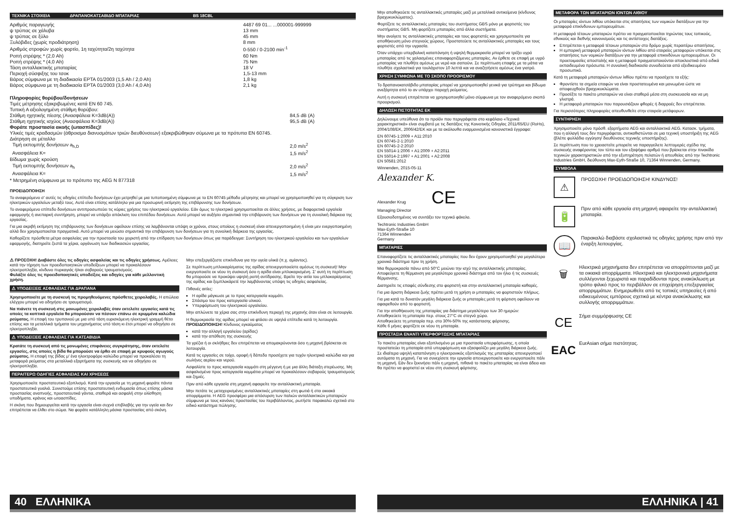ΤΕΧΝΙΚΑ ΣΤΟΙΧΕΙΑ ΔΡΑΠΑΝΟΚΑΤΣΑΒΙΔΟ ΜΠΑΤΑΡΙΑΣ BS 18CBL
| Αριθμός παραγωγής | 4487 69 01... ...000001-999999 |
| ψ τρύπας σε χάλυβα | 13 mm |
| ψ τρύπας σε ξύλο | 45 mm |
| Ξυλόβιδες (χωρίς προδιάτρηση) | 8 mm |
| Αριθμός στροφών χωρίς φορτίο, 1η ταχύτητα/2η ταχύτητα | 0-550 / 0-2100 min<sup>-1</sup> |
| Ροπή στρέψης * (2,0 Ah) | 60 Nm |
| Ροπή στρέψης * (4,0 Ah) | 75 Nm |
| Τάση ανταλλακτικής μπαταρίας | 18 V |
| Περιοχή σύσφιξης του τσοκ | 1,5-13 mm |
| Βάρος σύμφωνα με τη διαδικασία EPTA 01/2003 (1,5 Ah / 2,0 Ah) | 1,8 kg |
| Βάρος σύμφωνα με τη διαδικασία EPTA 01/2003 (3,0 Ah / 4,0 Ah) | 2,1 kg |
| Πληροφορίες θορύβου/δονήσεων Τιμές μέτρησης εξακριβωμένες κατά EN 60 745. Τυπική Α αξιολογημένη στάθμη θορύβου: | |
| Στάθμη ηχητικής πίεσης (Ανασφάλεια K=3dB(A)) | 84,5 dB (A) |
| Στάθμη ηχητικής ισχύος (Ανασφάλεια K=3dB(A)) | 95,5 dB (A) |
| Φοράτε προστασία ακοής (ωτασπίδες)! | |
| Υλικές τιμές κραδασμών (άθροισμα διανυσμάτων τριών διευθύνσεων) εξακριβώθηκαν σύμωνα με τα πρότυπα EN 60745. Διάτρηση σε μέταλλο | |
| Τιμή εκπομπής δονήσεων a<sub>h,D</sub> | 2,0 m/s<sup>2</sup> |
| Ανασφάλεια K= | 1,5 m/s<sup>2</sup> |
| Βίδωμα χωρίς κρούση | |
| Τιμή εκπομπής δονήσεων a<sub>h</sub> | 2,0 m/s<sup>2</sup> |
| Ανασφάλεια K= | 1,5 m/s<sup>2</sup> |
| * Μετρημένη σύμφωνα με το πρότυπο της AEG N 877318 | |
ΠΡΟΕΙΔΟΠΟΙΗΣΗ
Το αναφερόμενο σ' αυτές τις οδηγίες επίπεδο δονήσεων έχει μετρηθεί με μια τυποποιημένη σύμφωνα με το EN 60745 μέθοδο μέτρησης και μπορεί να χρησιμοποιηθεί για τη σύγκριση των ηλεκτρικών εργαλείων μεταξύ τους. Αυτό είναι επίσης κατάλληλο για μια προσωρινή εκτίμηση της επιβάρυνσης των δονήσεων.
Το αναφερόμενο επίπεδο δονήσεων αντιπροσωπεύει τις κύριες χρήσεις του ηλεκτρικού εργαλείου. Εάν όμως το ηλεκτρικό χρησιμοποιείται σε άλλες χρήσεις, με διαφορετικά εργαλεία εφαρμογής ή ανεπαρκή συντήρηση, μπορεί να υπάρξει απόκλιση του επιπέδου δονήσεων. Αυτό μπορεί να αυξήσει σημαντικά την επιβάρυνση των δονήσεων για τη συνολική διάρκεια της εργασίας.
Για μια ακριβή εκτίμηση της επιβάρυνσης των δονήσεων οφείλουν επίσης να λαμβάνονται υπόψη οι χρόνοι, στους οποίους η συσκευή είναι απενεργοποιημένη ή είναι μεν ενεργοποιημένη αλλά δεν χρησιμοποιείται πραγματικά. Αυτό μπορεί να μειώσει σημαντικά την επιβάρυνση των δονήσεων για τη συνολική διάρκεια της εργασίας.
Καθορίζετε πρόσθετα μέτρα ασφαλείας για την προστασία του χειριστή από την επίδραση των δονήσεων όπως για παράδειγμα: Συντήρηση του ηλεκτρικού εργαλείου και των εργαλείων εφαρμογής, διατηρείτε ζεστά τα χέρια, οργάνωση των διαδικασιών εργασίας.
⚠ ΠΡΟΣΟΧΗ! Διαβάστε όλες τις οδηγίες ασφαλείας και τις οδηγίες χρήσεως. Αμέλειες κατά την τήρηση των προειδοποιητικών υποδείξεων μπορεί να προκαλέσουν ηλεκτροπληξία, κίνδυνο πυρκαγιάς ή/και σοβαρούς τραυματισμούς.
Φυλάξτε όλες τις προειδοποιητικές υποδείξεις και οδηγίες για κάθε μελλοντική χρήση.
⚠ ΥΠΟΔΕΙΞΕΙΣ ΑΣΦΑΛΕΙΑΣ ΓΙΑ ΔΡΑΠΑΝΑ
Χρησιμοποιείτε με τη συσκευή τις προμηθευόμενες πρόσθετες χειρολαβές. Η απώλεια ελέγχου μπορεί να οδηγήσει σε τραυματισμό.
Να πιάνετε τη συσκευή στις μονωμένες χειρολαβές όταν εκτελείτε εργασίες κατά τις οποίες τα κοπτικά εργαλεία θα μπορούσαν να πέσουν επάνω σε κρυμμένα καλώδια ρεύματος. Η επαφή του τρυπανιού με μια υπό τάση ευρισκόμενη ηλεκτρική γραμμή θέτει επίσης και τα μεταλλικά τμήματα του μηχανήματος υπό τάση κι έτσι μπορεί να οδηγήσει σε ηλεκτροπληξία.
⚠ ΥΠΟΔΕΙΞΕΙΣ ΑΣΦΑΛΕΙΑΣ ΓΙΑ ΚΑΤΣΑΒΙΔΙΑ
Κρατάτε τη συσκευή από τις μονωμένες επιφάνειες συγκράτησης, όταν εκτελείτε εργασίες, στις οποίες η βίδα θα μπορούσε να έρθει σε επαφή με κρυφούς αγωγούς ρεύματος. Η επαφή της βίδας μ' ένα ηλεκτροφόρο καλώδιο μπορεί να προκαλέσει τη μεταφορά ρεύματος στα μεταλλικά εξαρτήματα της συσκευής και να οδηγήσει σε ηλεκτροπληξία.
ΠΕΡΑΙΤΕΡΩ ΟΔΗΓΙΕΣ ΑΣΦΑΛΕΙΑΣ ΚΑΙ ΧΡΗΣΕΩΣ
Χρησιμοποιείτε προστατευτικό εξοπλισμό. Κατά την εργασία με τη μηχανή φοράτε πάντα προστατευτικά γυαλιά. Συνιστούμε επίσης προστατευτική ενδυμασία όπως επίσης μάσκα προστασίας αναπνοής, προστατευτικά γάντια, σταθερά και ασφαλή στην ολίσθηση υποδήματα, κράνος και ωτοασπίδες.
Η σκόνη που δημιουργείται κατά την εργασία είναι συχνά επιβλαβής για την υγεία και δεν επιτρέπεται να έλθει στο σώμα. Να φοράτε κατάλληλη μάσκα προστασίας από σκόνη.
Μην επεξεργάζεστε επικίνδυνα για την υγεία υλικά (π.χ. αμίαντος).
Σε περίπτωση μπλοκαρίσματος της αρίδας απενεργοποιείστε αμέσως τη συσκευή! Μην ενεργοποιείτε εκ νέου τη συσκευή όσο η αρίδα είναι μπλοκαρισμένη. Σ' αυτή τη περίπτωση θα μπορούσε να προκύψει υψηλή ροπή αντίδρασης. Βρείτε την αιτία του μπλοκαρίσματος της αρίδας και ξεμπλοκάρετέ την λαμβάνοντας υπόψη τις οδηγίες ασφαλείας.
Πιθανές αιτίες:
Η αρίδα μάγκωσε με το προς κατεργασία κομμάτι.
Σπάσιμο του προς κατεργασία υλικού.
Υπερφόρτωση του ηλεκτρικού εργαλείου.
Μην απλώνετε τα χέρια σας στην επικίνδυνη περιοχή της μηχανής όταν είναι σε λειτουργία.
Η θερμοκρασία της αρίδας μπορεί να φτάσει σε υψηλά επίπεδα κατά τη λειτουργία.
ΠΡΟΕΙΔΟΠΟΙΗΣΗ! Κίνδυνος εγκαύματος
κατά την αλλαγή εργαλείου (αρίδας)
κατά την απόθεση της συσκευής
Τα γρέζια ή οι σκλήθρες δεν επιτρέπεται να απομακρύνονται όσο η μηχανή βρίσκεται σε λειτουργία.
Κατά τις εργασίες σε τοίχο, οροφή ή δάπεδο προσέχετε για τυχόν ηλεκτρικά καλώδια και για σωλήνες αερίου και νερού.
Ασφαλίστε το προς κατεργασία κομμάτι στη μέγγενη ή με μια άλλη διάταξη στερέωσης. Μη ασφαλισμένα προς κατεργασία κομμάτια μπορεί να προκαλέσουν σοβαρούς τραυματισμούς και ζημιές.
Πριν από κάθε εργασία στη μηχανή αφαιρείτε την ανταλλακτική μπαταρία.
Μην πετάτε τις μεταχειρισμένες ανταλλακτικές μπαταρίες στη φωτιά ή στα οικιακά απορρίμματα. Η AEG προσφέρει μια απόσυρση των παλιών ανταλλακτικών μπαταριών σύμφωνα με τους κανόνες προστασίας του περιβάλλοντος, ρωτήστε παρακαλώ σχετικά στο ειδικό κατάστημα πώλησης.
40 ΕΛΛΗΝΙΚΑ
Μην αποθηκεύετε τις ανταλλακτικές μπαταρίες μαζί με μεταλλικά αντικείμενα (κίνδυνος βραχυκυκλώματος).
Φορτίζετε τις ανταλλακτικές μπαταρίες του συστήματος GBS μόνο με φορτιστές του συστήματος GBS. Μη φορτίζετε μπαταρίες από άλλα συστήματα.
Μην ανοίγετε τις ανταλλακτικές μπαταρίες και τους φορτιστές και χρησιμοποιείτε για αποθήκευση μόνο στεγνούς χώρους. Προστατεύετε τις ανταλλακτικές μπαταρίες και τους φορτιστές από την υγρασία.
Όταν υπάρχει υπερβολική καταπόνηση ή υψηλή θερμοκρασία μπορεί να τρέξει υγρό μπαταρίας από τις χαλασμένες επαναφορτιζόμενες μπαταρίες. Αν έρθετε σε επαφή με υγρό μπαταρίας να πλυθήτε αμέσως με νερό και σαπούνι. Σε περίπτωση επαφής με τα μάτια να πλυθήτε σχολαστικά για τουλάχιστον 10 λεπτά και να αναζητήσετε αμέσως ένα γιατρό.
ΧΡΗΣΗ ΣΥΜΦΩΝΑ ΜΕ ΤΟ ΣΚΟΠΟ ΠΡΟΟΡΙΣΜΟΥ
Το δραπανοκατσάβιδο μπαταρίας μπορεί να χρησιμοποιηθεί γενικά για τρύπημα και βίδωμα ανεξάρτητα από το αν υπάρχει παροχή ρεύματος.
Αυτή η συσκευή επιτρέπεται να χρησιμοποιηθεί μόνο σύμφωνα με τον αναφερόμενο σκοπό προορισμού.
ΔΗΛΩΣΗ ΠΙΣΤΟΤΗΤΑΣ ΕΚ
Δηλώνουμε υπεύθυνα ότι το προϊόν που περιγράφεται στο κεφάλαιο «Τεχνικά χαρακτηριστικά» είναι συμβατό με τις διατάξεις της Κοινοτικής Οδηγίας 2011/65/EU (RoHs), 2004/108/EK, 2006/42/EK και με τα ακόλουθα εναρμονισμένα κανονιστικά έγγραφα:
EN 60745-1:2009 + A11:2010
EN 60745-2-1:2010
EN 60745-2-2:2010
EN 55014-1:2006 + A1:2009 + A2:2011
EN 55014-2:1997 + A1:2001 + A2:2008
EN 50581:2012
Winnenden, 2015-05-11
Alexander K.
Alexander Krug CE
Managing Director
Εξουσιοδοτημένος να συντάξει τον τεχνικό φάκελο.
Techtronic Industries GmbH
Max-Eyth-Straße 10
71364 Winnenden
Germany
ΜΠΑΤΑΡΙΕΣ
Επαναφορτίζετε τις ανταλλακτικές μπαταρίες που δεν έχουν χρησιμοποιηθεί για μεγαλύτερο χρονικό διάστημα πριν τη χρήση.
Μια θερμοκρασία πάνω από 50°C μειώνει την ισχύ της ανταλλακτικής μπαταρίας. Αποφεύγετε τη θέρμανση για μεγαλύτερο χρονικό διάστημα από τον ήλιο ή τις συσκευές θέρμανσης.
Διατηρείτε τις επαφές σύνδεσης στο φορτιστή και στην ανταλλακτική μπαταρία καθαρές.
Για μια άριστη διάρκεια ζωής πρέπει μετά τη χρήση οι μπαταρίες να φορτιστούν πλήρως.
Για μια κατά το δυνατόν μεγάλη διάρκεια ζωής οι μπαταρίες μετά τη φόρτιση οφείλουν να αφαιρεθούν από το φορτιστή.
Για την αποθήκευση της μπαταρίας για διάστημα μεγαλύτερο των 30 ημερών:
Αποθηκεύετε τη μπαταρία περ. στους 27°C σε στεγνό χώρο.
Αποθηκεύετε τη μπαταρία περ. στο 30%-50% της κατάστασης φόρτισης.
Κάθε 6 μήνες φορτίζετε εκ νέου τη μπαταρία.
ΠΡΟΣΤΑΣΙΑ ΕΝΑΝΤΙ ΥΠΕΡΦΟΡΤΩΣΗΣ ΜΠΑΤΑΡΙΑΣ
Το πακέτο μπαταρίας είναι εξοπλισμένο με μια προστασία υπερφόρτωσης, η οποία προστατεύει τη μπαταρία από υπερφόρτωση και εξασφαλίζει μια μεγάλη διάρκεια ζωής.
Σε ιδιαίτερα υψηλή καταπόνηση ο ηλεκτρονικός εξοπλισμός της μπαταρίας απενεργοποιεί αυτόματα τη μηχανή. Για να συνεχίσετε την εργασία απενεργοποιείτε και ενεργοποιείτε πάλι τη μηχανή. Εάν δεν ξεκινήσει πάλι η μηχανή, πιθανά το πακέτο μπαταρίας να είναι άδειο και θα πρέπει να φορτιστεί εκ νέου στη συσκευή φόρτισης.
ΜΕΤΑΦΟΡΑ ΤΩΝ ΜΠΑΤΑΡΙΩΝ ΙΟΝΤΩΝ ΛΙΘΙΟΥ
Οι μπαταρίες ιόντων λιθίου υπόκειται στις απαιτήσεις των νομικών διατάξεων για την μεταφορά επικίνδυνων εμπορευμάτων.
Η μεταφορά τέτοιων μπαταριών πρέπει να πραγματοποιείται τηρώντας τους τοπικούς, εθνικούς και διεθνής κανονισμούς και τις αντίστοιχες διατάξεις.
Επιτρέπεται η μεταφορά τέτοιων μπαταριών στο δρόμο χωρίς περαιτέρω απαιτήσεις.
Η εμπορική μεταφορά μπαταριών ιόντων λιθίου από εταιρείες μεταφορών υπόκειται στις απαιτήσεις των νομικών διατάξεων για την μεταφορά επικινδύνων εμπορευμάτων. Οι προετοιμασίες αποστολής και η μεταφορά πραγματοποιούνται αποκλειστικά από ειδικά εκπαιδευμένα πρόσωπα. Η συνολική διαδικασία συνοδεύεται από εξειδικευμένο προσωπικό.
Κατά τη μεταφορά μπαταριών ιόντων λιθίου πρέπει να προσέχετε τα εξής:
Φροντίστε τα σημεία επαφών να είναι προστατευμένα και μονωμένα ώστε να αποφευχθούν βραχυκυκλώματα.
Προσέξτε το πακέτο μπαταριών να είναι σταθερό μέσα στη συσκευασία και να μη γλιστρά.
Η μεταφορά μπαταριών που παρουσιάζουν φθορές ή διαρροές δεν επιτρέπεται.
Για περισσότερες πληροφορίες απευθυνθείτε στην εταιρεία μετάφορων.
ΣΥΝΤΗΡΗΣΗ
Χρησιμοποιείτε μόνο πρόσθ. εξαρτήματα AEG και ανταλλακτικά AEG. Κατασκ. τμήματα, που η αλλαγή τους δεν περιγράφεται, αντικαθιστώνται σε μια τεχνική υποστήριξη της AEG (βλέπε φυλλάδιο εγγύηση/ διευθύνσεις τεχνικής υποστήριξης).
Σε περίπτωση που το χρειαστείτε μπορείτε να παραγγείλετε λεπτομερές σχέδιο της συσκευής αναφέροντας τον τύπο και τον εξαψήφιο αριθμό που βρίσκεται στην πινακίδα τεχνικών χαρακτηριστικών από την εξυπηρέτηση πελατών ή απευθείας από την Techtronic Industries GmbH, διεύθυνση Max-Eyth-Straße 10, 71364 Winnenden, Germany.
ΣΥΜΒΟΛΑ
⚠
ΠΡΟΣΟΧΗ! ΠΡΟΕΙΔΟΠΟΙΗΣΗ! ΚΙΝΔΥΝΟΣ!
🔋
Πριν από κάθε εργασία στη μηχανή αφαιρείτε την ανταλλακτική μπαταρία.
📖
Παρακαλώ διαβάστε σχολαστικά τις οδηγίες χρήσης πριν από την έναρξη λειτουργίας.
🗑
Ηλεκτρικά μηχανήματα δεν επιτρέπεται να απορρίπτονται μαζί με τα οικιακά απορρίμματα. Ηλεκτρικά και ηλεκτρονικά μηχανήματα συλλέγονται ξεχωριστά και παραδίδονται προς ανακύκλωση με τρόπο φιλικό προς το περιβάλλον σε επιχείρηση επεξεργασίας απορριμμάτων. Ενημερωθείτε από τις τοπικές υπηρεσίες ή από ειδικευμένους εμπόρους σχετικά με κέντρα ανακύκλωσης και συλλογής απορριμμάτων.
CE
Σήμα συμμόρφωσης CE
EAC
EurAsian σήμα πιστότητας.
ΕΛΛΗΝΙΚΑ | 41